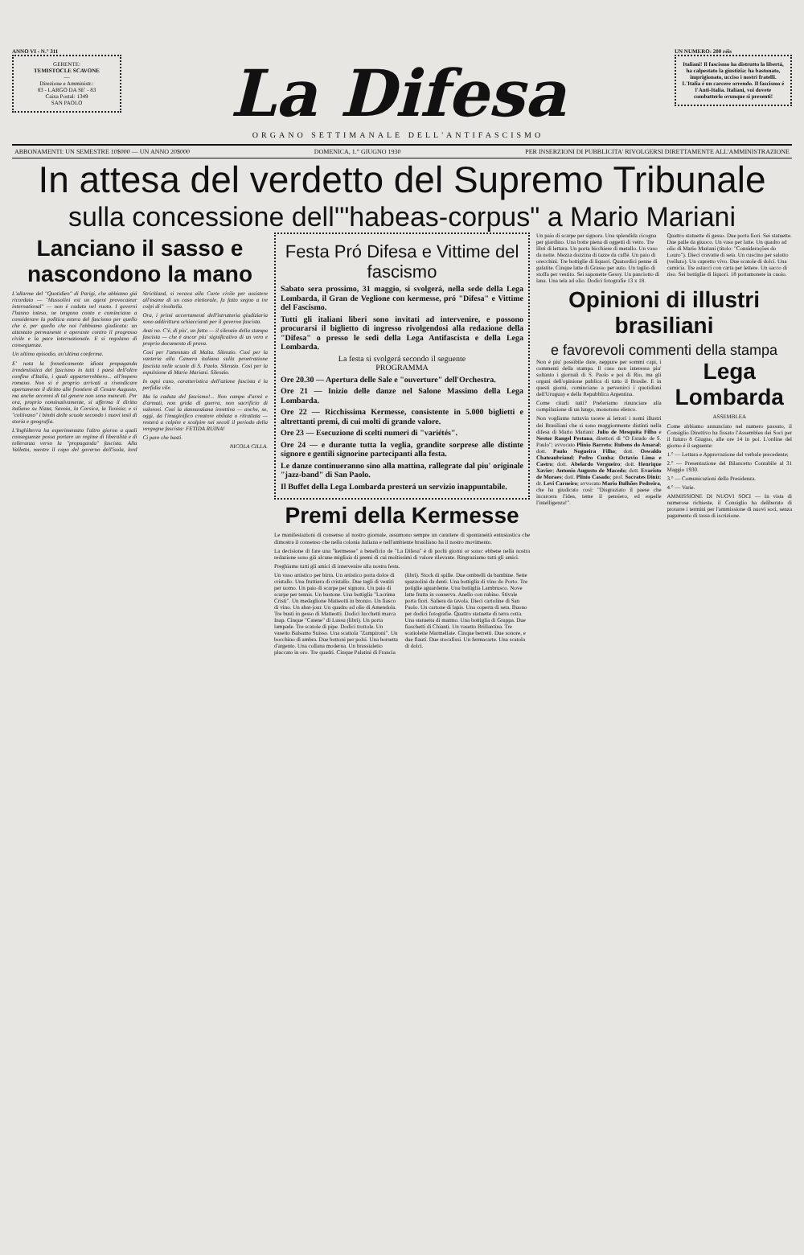ANNO VI - N.° 311
GERENTE:
TEMISTOCLE SCAVONE
—
Direzione e Amministr.:
83 - LARGO DA SE' - 83
Caixa Postal: 1349
SAN PAOLO
La Difesa
ORGANO SETTIMANALE DELL'ANTIFASCISMO
UN NUMERO: 200 réis
Italiani! Il fascismo ha distrutto la libertá, ha calpestato la giustizia: ha bastonato, imprigionato, ucciso i nostri fratelli.
L'Italia é un carcere orrendo. Il fascismo é l'Anti-Italia. Italiani, voi dovete combatterlo ovunque si presenti!
ABBONAMENTI: UN SEMESTRE 10$000 — UN ANNO 20$000 DOMENICA, 1.° GIUGNO 1930 PER INSERZIONI DI PUBBLICITA' RIVOLGERSI DIRETTAMENTE ALL'AMMINISTRAZIONE
In attesa del verdetto del Supremo Tribunale
sulla concessione dell'"habeas-corpus" a Mario Mariani
Lanciano il sasso e nascondono la mano
L'allarme del "Quotidien" di Parigi, che abbiamo giá ricordato — "Mussolini est un agent provocateur international" — non é caduto nel vuoto. I governi l'hanno inteso, ne tengono conto e cominciano a considerare la politica estera del fascismo per quello che é, per quello che noi l'abbiamo giudicata: un attentato permanente e operante contro il progresso civile e la pace internazionale. E si regolano di conseguenza.
Un ultimo episodio, un'ultima conferma.
E' nota la freneticamente idiota propaganda irredentistica del fascismo in tutti i paesi dell'oltre confine d'Italia, i quali apparterrebbero... all'impero romano. Non si é proprio arrivati a rivendicare apertamente il diritto alle frontiere di Cesare Augusto, ma anche accenni di tal genere non sono mancati. Per ora, proprio nominativamente, si afferma il diritto italiano su Nizza, Savoia, la Corsica, la Tunisia; e si "coltivano" i bimbi delle scuole secondo i nuovi testi di storia e geografia.
L'Inghilterra ha esperimentato l'altro giorno a quali conseguenze possa portare un regime di liberalitá e di tolleranza verso la "propaganda" fascista. Alla Valletta, mentre il capo del governo dell'isola, lord Strickland, si recava alla Corte civile per assistere all'esame di un caso elettorale, fu fatto segno a tre colpi di rivoltella.
Ora, i primi accertamenti dell'istruttoria giudiziaria sono addirittura schiaccianti per il governo fascista.
Anzi no. C'é, di piu', un fatto — il silenzio della stampa fascista — che é ancor piu' significativo di un vero e proprio documento di prova.
Cosí per l'attentato di Malta. Silenzio. Cosí per la vanteria alla Camera italiana sulla penetrazione fascista nelle scuole di S. Paolo. Silenzio. Cosí per la espulsione di Mario Mariani. Silenzio.
In ogni caso, caratteristica dell'azione fascista é la perfidia vile.
Ma la caduta del fascismo!... Non campo d'armi e d'armati, non grida di guerra, non sacrificio di valorosi. Cosí la dannunziana invettiva — anche, se, oggi, da l'imaginifico creatore obliata o ritrattata — resterá a colpire e scolpire nei secoli il periodo della vergogna fascista: FETIDA RUINA!
Ci pare che basti.
NICOLA CILLA.
Festa Pró Difesa e Vittime del fascismo
Sabato sera prossimo, 31 maggio, si svolgerá, nella sede della Lega Lombarda, il Gran de Veglione con kermesse, pró "Difesa" e Vittime del Fascismo.
Tutti gli italiani liberi sono invitati ad intervenire, e possono procurarsi il biglietto di ingresso rivolgendosi alla redazione della "Difesa" o presso le sedi della Lega Antifascista e della Lega Lombarda.
La festa si svolgerá secondo il seguente
PROGRAMMA
Ore 20.30 — Apertura delle Sale e "ouverture" dell'Orchestra.
Ore 21 — Inizio delle danze nel Salone Massimo della Lega Lombarda.
Ore 22 — Ricchissima Kermesse, consistente in 5.000 biglietti e altrettanti premi, di cui molti di grande valore.
Ore 23 — Esecuzione di scelti numeri di "variétés".
Ore 24 — e durante tutta la veglia, grandite sorprese alle distinte signore e gentili signorine partecipanti alla festa.
Le danze continueranno sino alla mattina, rallegrate dal piu' originale "jazz-band" di San Paolo.
Il Buffet della Lega Lombarda presterá un servizio inappuntabile.
Premi della Kermesse
Le manifestazioni di consenso al nostro giornale, assumono sempre un carattere di spontaneitá entusiastica che dimostra il consenso che nella colonia italiana e nell'ambiente brasiliano ha il nostro movimento.
La decisione di fare una "kermesse" a beneficio de "La Difesa" é di pochi giorni or sono: ebbene nella nostra redazione sono giá alcune migliaia di premi di cui moltissimi di valore rilevante. Ringraziamo tutti gli amici.
Preghiamo tutti gli amici di intervenire alla nostra festa.
Un vaso artistico per birra. Un artistico porta dolce di cristallo. Una fruttiera di cristallo. Due tagli di vestiti per uomo. Un paio di scarpe per signora. Un paio di scarpe per tennis. Un bastone. Una bottiglia "Lacrima Cristi". Un medaglione Matteotti in bronzo. Un fiasco di vino. Un abat-jour. Un quadro ad olio di Amendola. Tre busti in gesso di Matteotti. Dodici lucchetti marca Inap. Cinque "Catene" di Lussu (libri). Un porta lampade. Tre scatole di pipe. Dodici trottole. Un vasetto Balsamo Suisso. Una scattola "Zampironi". Un bocchino di ambra. Due bottoni per polsi. Una borsetta d'argento. Una collana moderna. Un brassialetto placcato in oro. Tre quadri. Cinque Palatini di Francia (libri). Stock di spille. Due ombrelli da bambine. Sette spazzolini da denti. Una bottiglia di vino do Porto. Tre potiglie aguardente. Una bottiglia Lambrusco. Nove latte frutta in conserva. Anello con rubino. Stivale porta fiori. Saliera da tavola. Dieci cartoline di San Paolo. Un cartone di lapis. Una coperta di seta. Buono per dodici fotografie. Quattro statuette di terra cotta. Una statuetta di marmo. Una bottiglia di Grappa. Due fiaschetti di Chianti. Un vasetto Brillantina. Tre scattolette Marmellate. Cinque berretti. Due sonore, e due flauti. Due stocafissi. Un fermacarte. Una scatola di dolci.
Un paio di scarpe per signora. Una splendida cicogna per giardino. Una botte piena di oggetti di vetro. Tre libri di lettura. Un porta bicchiere di metallo. Un vaso da notte. Mezza dozzina di tazze da caffé. Un paio di orecchini. Tre bottiglie di liquori. Quatordici penne di galatite. Cinque latte di Grasso per auto. Un taglio di stoffa per vestito. Sei saponette Gessy. Un panciotto di lana. Una tela ad olio. Dodici fotografie 13 x 18. Quattro statuette di gesso. Due porta fiori. Sei statuette. Due palle da giuoco. Un vaso per latte. Un quadro ad olio di Mario Mariani (titolo: "Considerações do Louro"). Dieci cravatte di seta. Un cuscino per salotto (velluto). Un capretto vivo. Due scatole di dolci. Una camicia. Tre astucci con carta per lettere. Un sacco di riso. Sei bottiglie di liquori. 18 portamonete in cuoio.
Opinioni di illustri brasiliani
e favorevoli commenti della stampa
Non é piu' possibile dare, neppure per sommi capi, i commenti della stampa. Il caso non interessa piu' soltanto i giornali di S. Paolo e poi di Rio, ma gli organi dell'opinione publica di tutto il Brasile. E in questi giorni, cominciano a pervenirci i quotidiani dell'Uruguay e della Repubblica Argentina.
Come citarli tutti? Preferiamo rinunciare alla compilazione di un lungo, monotono elenco.
Non vogliamo tuttavia tacere ai lettori i nomi illustri dei Brasiliani che si sono maggiormente distinti nella difesa di Mario Mariani: Julio de Mesquita Filho e Nestor Rangel Pestana, direttori di "O Estado de S. Paulo"; avvocato Plinio Barreto; Rubens do Amaral; dott. Paulo Nogueira Filho; dott. Oswaldo Chateaubriand; Pedro Cunha; Octavio Lima e Castro; dott. Abelardo Vergueiro; dott. Henrique Xavier; Antonio Augusto de Macedo; dott. Evaristo de Moraes; dott. Plinio Casado; prof. Socrates Diniz; dr. Levi Carneiro; avvocato Mario Bulhões Pedreira, che ha giudicato cosí: "Disgraziato il paese che incarcera l'idea, teme il pensiero, ed espelle l'intelligenza!".
Lega Lombarda
ASSEMBLEA
Come abbiamo annunciato nel numero passato, il Consiglio Direttivo ha fissato l'Assemblea dei Soci per il futuro 8 Giugno, alle ore 14 in poi. L'ordine del giorno é il seguente:
1.° — Lettura e Approvazione del verbale precedente;
2.° — Presentazione del Bilancetto Contabile al 31 Maggio 1930.
3.° — Comunicazioni della Presidenza.
4.° — Varie.
AMMISSIONE DI NUOVI SOCI — In vista di numerose richieste, il Consiglio ha deliberato di protarre i termini per l'ammissione di nuovi soci, senza pagamento di tassa di iscrizione.